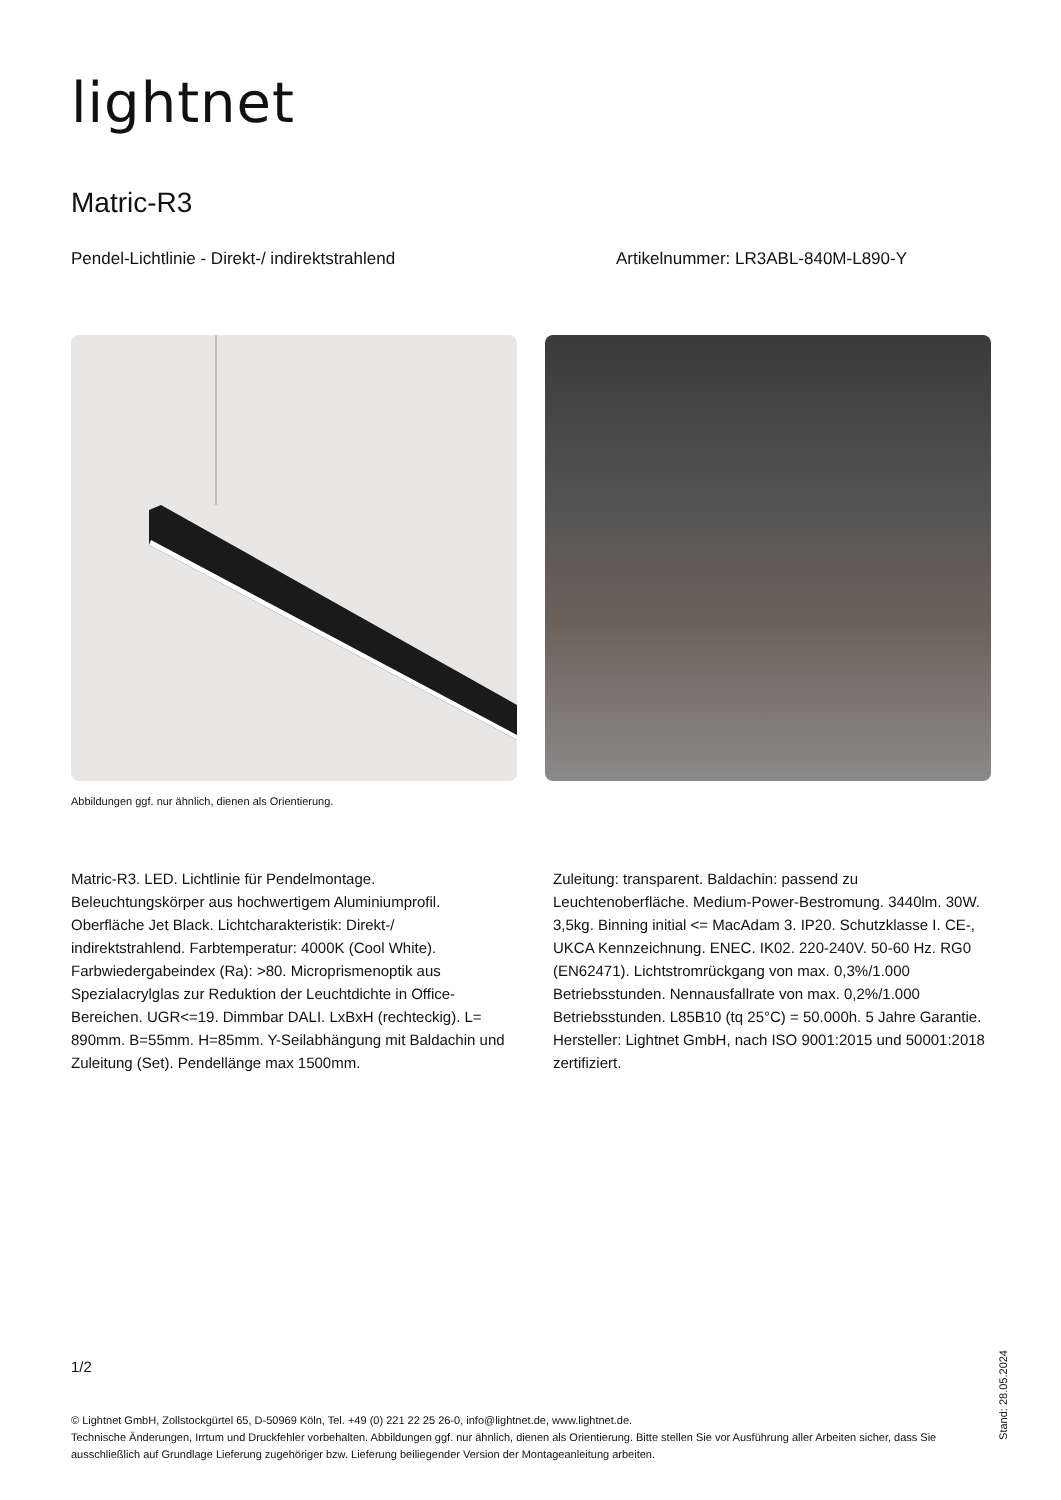lightnet
Matric-R3
Pendel-Lichtlinie - Direkt-/ indirektstrahlend Artikelnummer: LR3ABL-840M-L890-Y
Abbildungen ggf. nur ähnlich, dienen als Orientierung.
Matric-R3. LED. Lichtlinie für Pendelmontage. Beleuchtungskörper aus hochwertigem Aluminiumprofil. Oberfläche Jet Black. Lichtcharakteristik: Direkt-/ indirektstrahlend. Farbtemperatur: 4000K (Cool White). Farbwiedergabeindex (Ra): >80. Microprismenoptik aus Spezialacrylglas zur Reduktion der Leuchtdichte in Office-Bereichen. UGR<=19. Dimmbar DALI. LxBxH (rechteckig). L= 890mm. B=55mm. H=85mm. Y-Seilabhängung mit Baldachin und Zuleitung (Set). Pendellänge max 1500mm.
Zuleitung: transparent. Baldachin: passend zu Leuchtenoberfläche. Medium-Power-Bestromung. 3440lm. 30W. 3,5kg. Binning initial <= MacAdam 3. IP20. Schutzklasse I. CE-, UKCA Kennzeichnung. ENEC. IK02. 220-240V. 50-60 Hz. RG0 (EN62471). Lichtstromrückgang von max. 0,3%/1.000 Betriebsstunden. Nennausfallrate von max. 0,2%/1.000 Betriebsstunden. L85B10 (tq 25°C) = 50.000h. 5 Jahre Garantie. Hersteller: Lightnet GmbH, nach ISO 9001:2015 und 50001:2018 zertifiziert.
1/2
© Lightnet GmbH, Zollstockgürtel 65, D-50969 Köln, Tel. +49 (0) 221 22 25 26-0, info@lightnet.de, www.lightnet.de.
Technische Änderungen, Irrtum und Druckfehler vorbehalten. Abbildungen ggf. nur ähnlich, dienen als Orientierung. Bitte stellen Sie vor Ausführung aller Arbeiten sicher, dass Sie ausschließlich auf Grundlage Lieferung zugehöriger bzw. Lieferung beiliegender Version der Montageanleitung arbeiten.
Stand: 28.05.2024